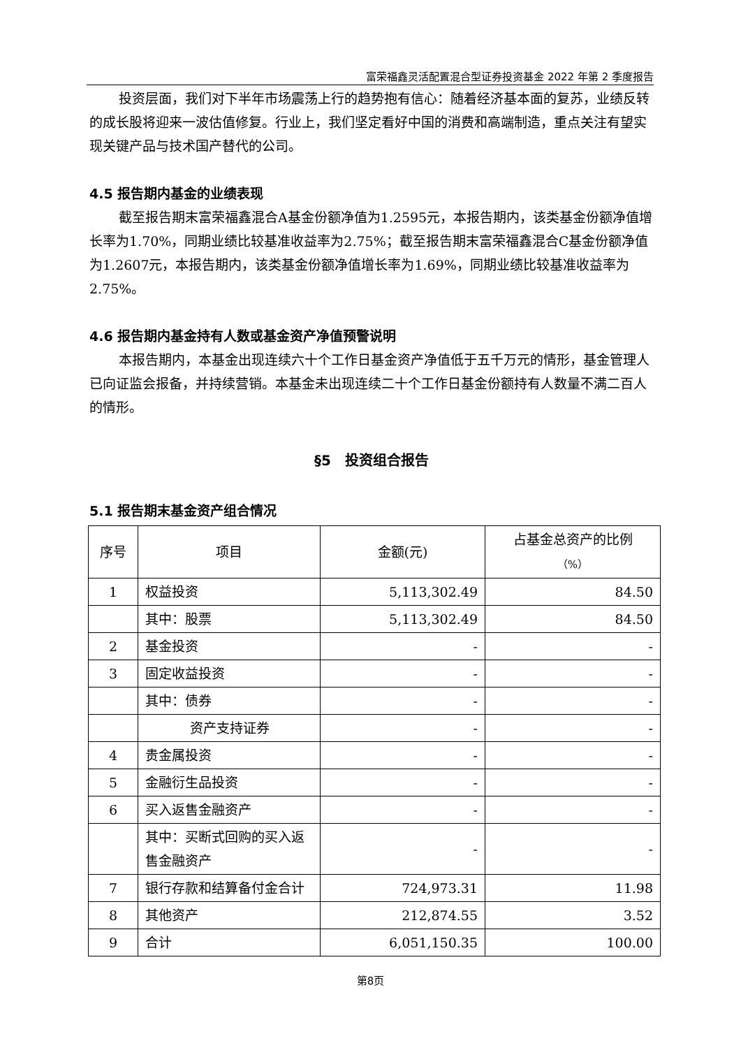富荣福鑫灵活配置混合型证券投资基金 2022 年第 2 季度报告
投资层面，我们对下半年市场震荡上行的趋势抱有信心：随着经济基本面的复苏，业绩反转的成长股将迎来一波估值修复。行业上，我们坚定看好中国的消费和高端制造，重点关注有望实现关键产品与技术国产替代的公司。
4.5 报告期内基金的业绩表现
截至报告期末富荣福鑫混合A基金份额净值为1.2595元，本报告期内，该类基金份额净值增长率为1.70%，同期业绩比较基准收益率为2.75%；截至报告期末富荣福鑫混合C基金份额净值为1.2607元，本报告期内，该类基金份额净值增长率为1.69%，同期业绩比较基准收益率为2.75%。
4.6 报告期内基金持有人数或基金资产净值预警说明
本报告期内，本基金出现连续六十个工作日基金资产净值低于五千万元的情形，基金管理人已向证监会报备，并持续营销。本基金未出现连续二十个工作日基金份额持有人数量不满二百人的情形。
§5　投资组合报告
5.1 报告期末基金资产组合情况
| 序号 | 项目 | 金额(元) | 占基金总资产的比例 （%） |
| --- | --- | --- | --- |
| 1 | 权益投资 | 5,113,302.49 | 84.50 |
| | 其中：股票 | 5,113,302.49 | 84.50 |
| 2 | 基金投资 | - | - |
| 3 | 固定收益投资 | - | - |
| | 其中：债券 | - | - |
| | 资产支持证券 | - | - |
| 4 | 贵金属投资 | - | - |
| 5 | 金融衍生品投资 | - | - |
| 6 | 买入返售金融资产 | - | - |
| | 其中：买断式回购的买入返售金融资产 | - | - |
| 7 | 银行存款和结算备付金合计 | 724,973.31 | 11.98 |
| 8 | 其他资产 | 212,874.55 | 3.52 |
| 9 | 合计 | 6,051,150.35 | 100.00 |
第8页